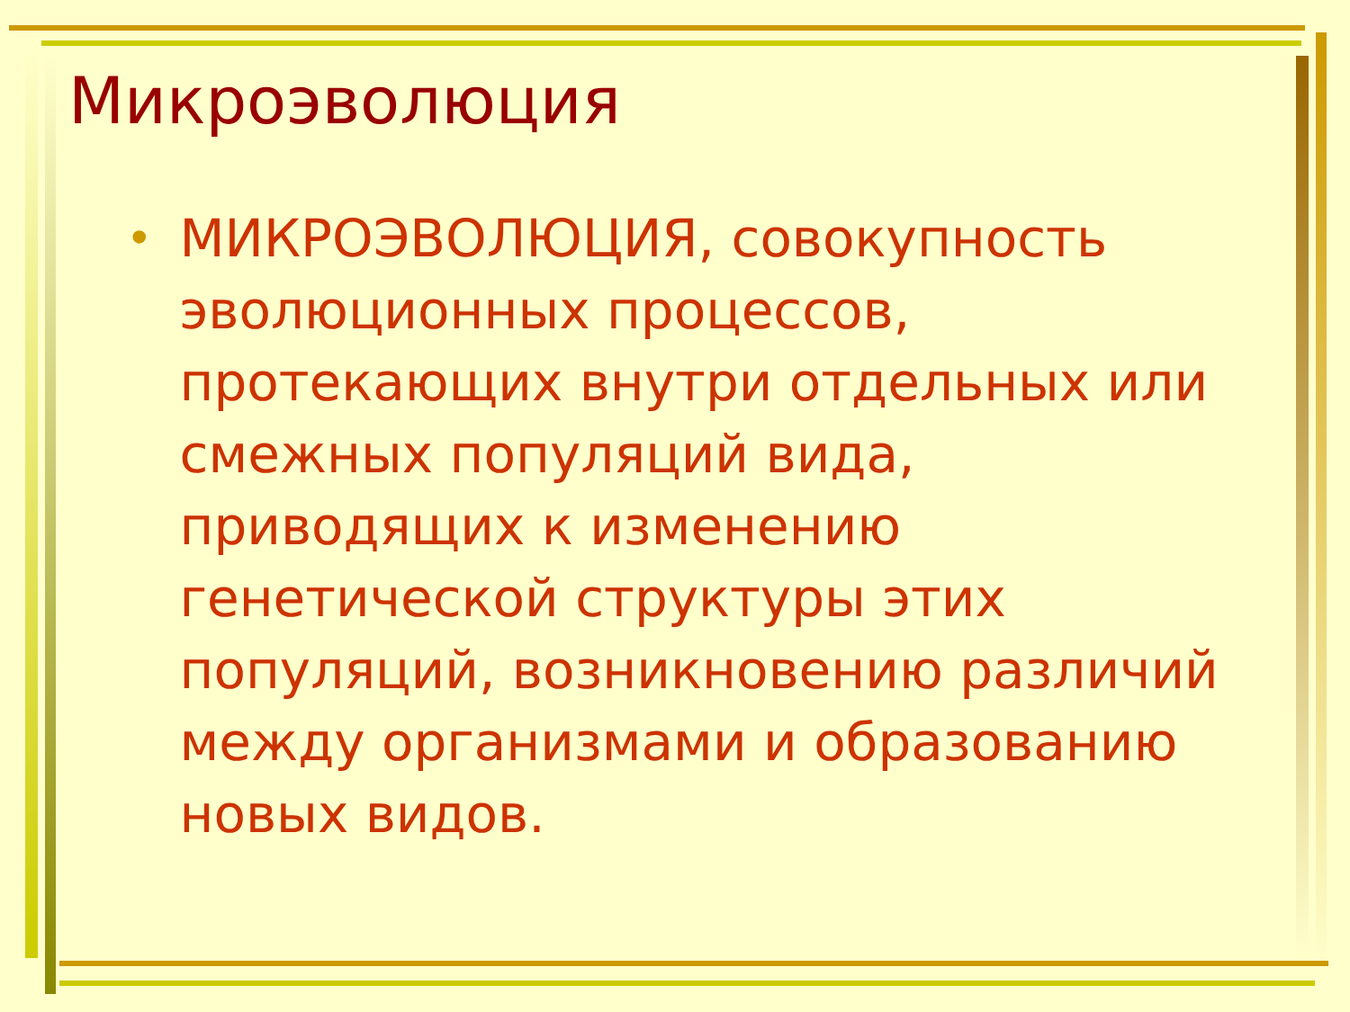Микроэволюция
•
МИКРОЭВОЛЮЦИЯ, совокупность эволюционных процессов, протекающих внутри отдельных или смежных популяций вида, приводящих к изменению генетической структуры этих популяций, возникновению различий между организмами и образованию новых видов.